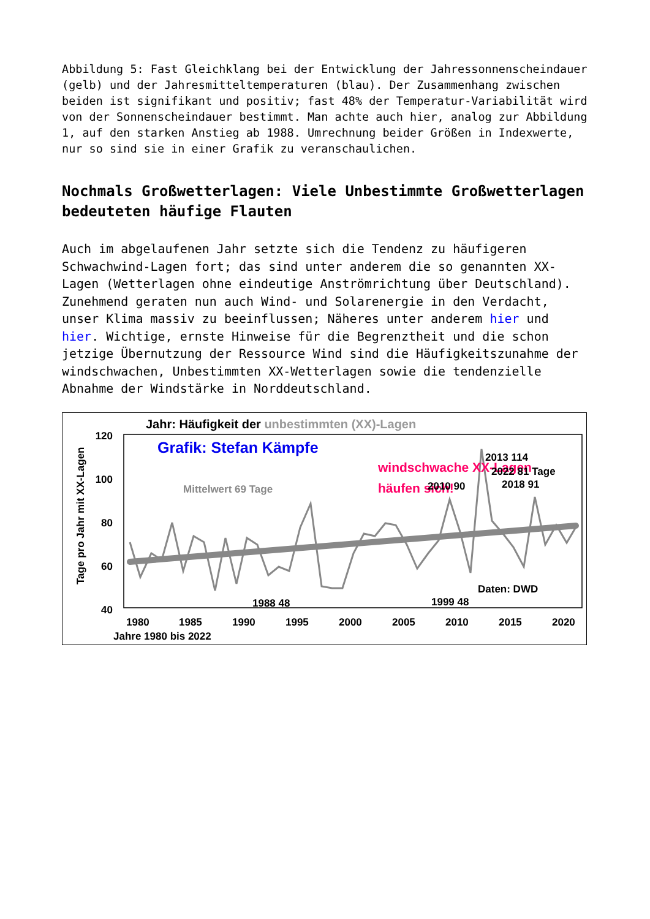Abbildung 5: Fast Gleichklang bei der Entwicklung der Jahressonnenscheindauer (gelb) und der Jahresmitteltemperaturen (blau). Der Zusammenhang zwischen beiden ist signifikant und positiv; fast 48% der Temperatur-Variabilität wird von der Sonnenscheindauer bestimmt. Man achte auch hier, analog zur Abbildung 1, auf den starken Anstieg ab 1988. Umrechnung beider Größen in Indexwerte, nur so sind sie in einer Grafik zu veranschaulichen.
Nochmals Großwetterlagen: Viele Unbestimmte Großwetterlagen bedeuteten häufige Flauten
Auch im abgelaufenen Jahr setzte sich die Tendenz zu häufigeren Schwachwind-Lagen fort; das sind unter anderem die so genannten XX-Lagen (Wetterlagen ohne eindeutige Anströmrichtung über Deutschland). Zunehmend geraten nun auch Wind- und Solarenergie in den Verdacht, unser Klima massiv zu beeinflussen; Näheres unter anderem hier und hier. Wichtige, ernste Hinweise für die Begrenztheit und die schon jetzige Übernutzung der Ressource Wind sind die Häufigkeitszunahme der windschwachen, Unbestimmten XX-Wetterlagen sowie die tendenzielle Abnahme der Windstärke in Norddeutschland.
Jahr: Häufigkeit der unbestimmten (XX)-Lagen
120
100
80
60
40
Tage pro Jahr mit XX-Lagen
1980
1985
1990
1995
2000
2005
2010
2015
2020
Jahre 1980 bis 2022
Grafik: Stefan Kämpfe
windschwache XX-Lagen
häufen sich!
Mittelwert 69 Tage
2013 114
2022 81 Tage
2010 90
2018 91
1988 48
1999 48
Daten: DWD